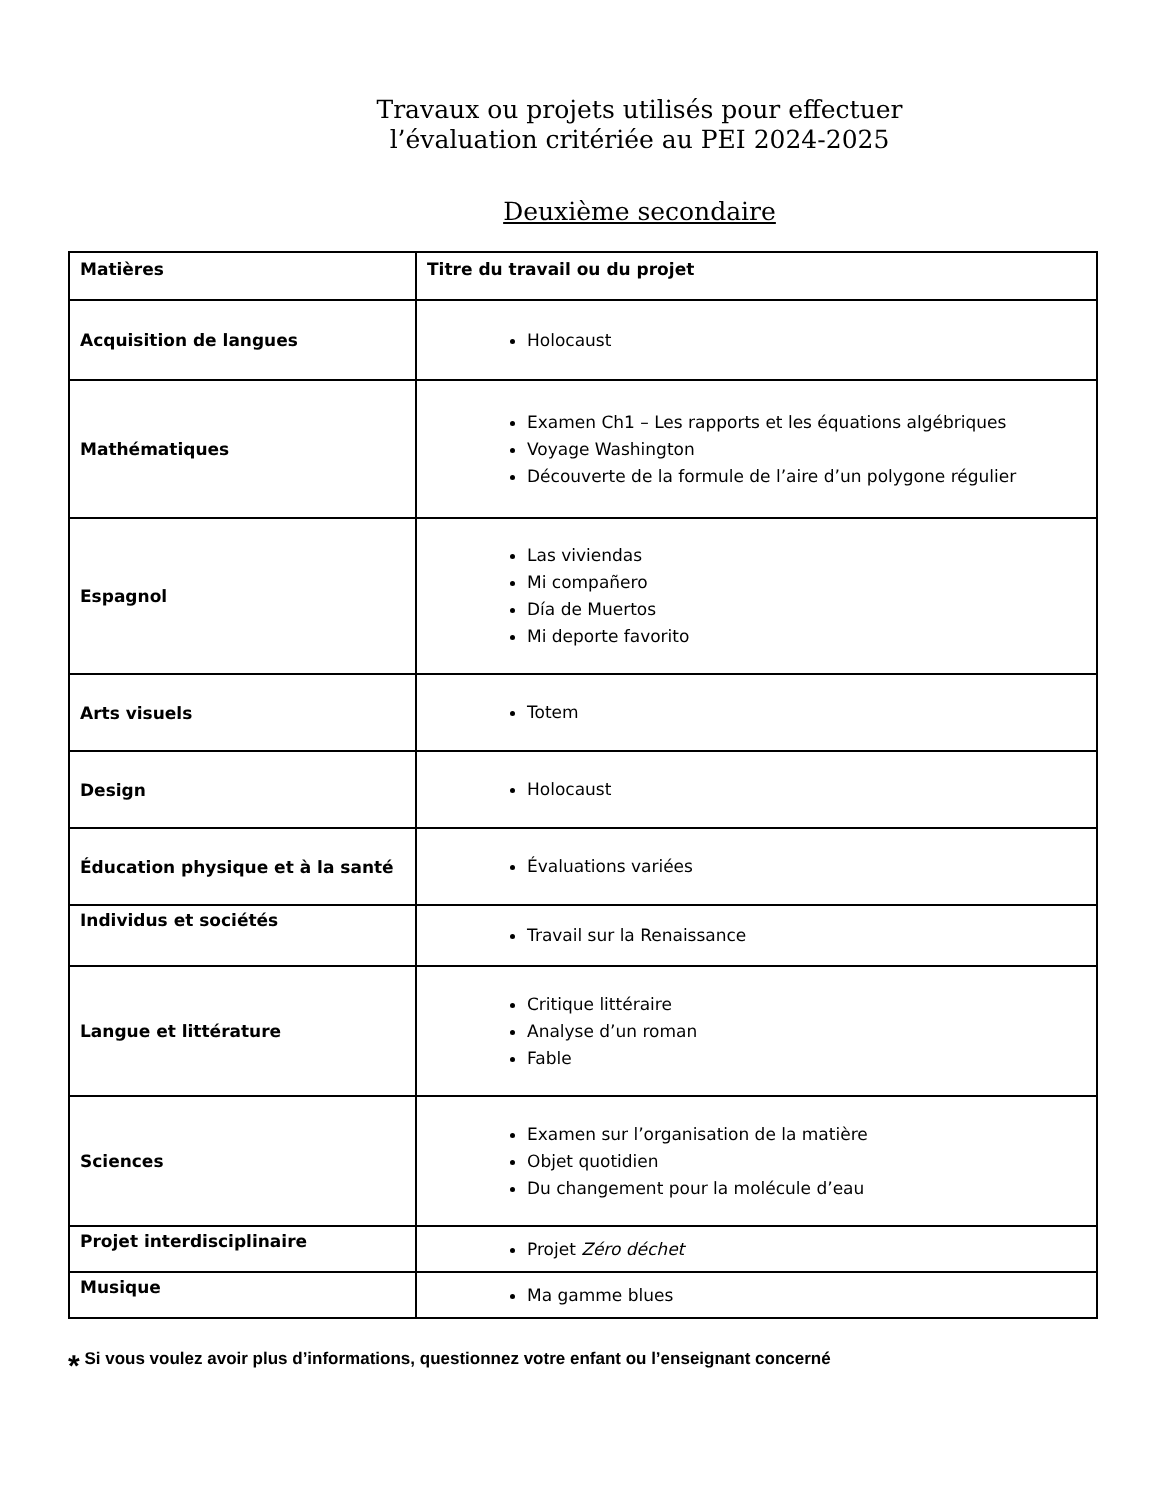Travaux ou projets utilisés pour effectuer
l’évaluation critériée au PEI 2024-2025
Deuxième secondaire
| Matières | Titre du travail ou du projet |
| --- | --- |
| Acquisition de langues | Holocaust |
| Mathématiques | Examen Ch1 – Les rapports et les équations algébriques Voyage Washington Découverte de la formule de l’aire d’un polygone régulier |
| Espagnol | Las viviendas Mi compañero Día de Muertos Mi deporte favorito |
| Arts visuels | Totem |
| Design | Holocaust |
| Éducation physique et à la santé | Évaluations variées |
| Individus et sociétés | Travail sur la Renaissance |
| Langue et littérature | Critique littéraire Analyse d’un roman Fable |
| Sciences | Examen sur l’organisation de la matière Objet quotidien Du changement pour la molécule d’eau |
| Projet interdisciplinaire | Projet Zéro déchet |
| Musique | Ma gamme blues |
* Si vous voulez avoir plus d’informations, questionnez votre enfant ou l’enseignant concerné